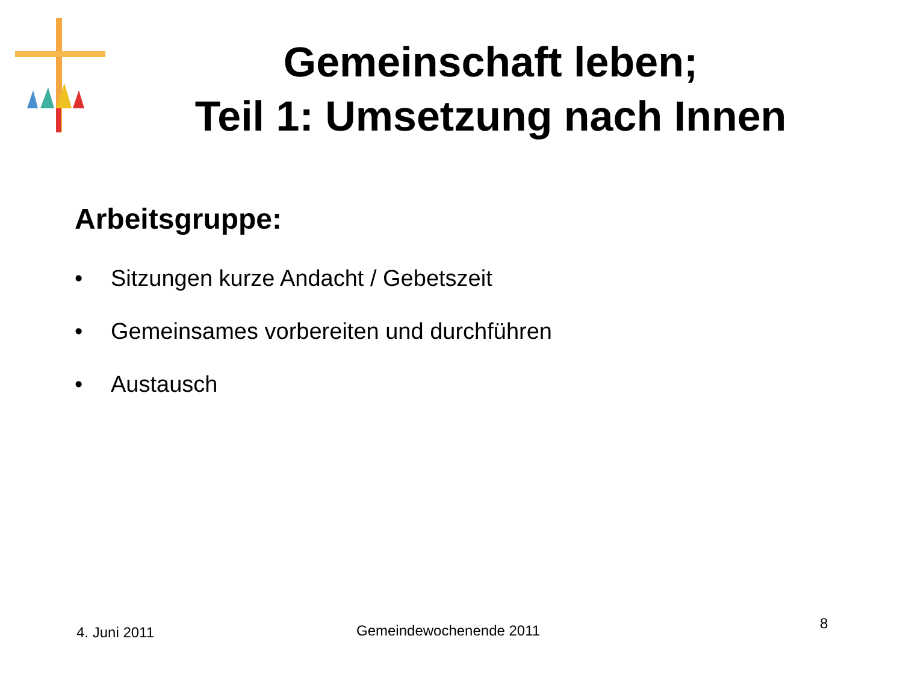Gemeinschaft leben;
Teil 1: Umsetzung nach Innen
Arbeitsgruppe:
• Sitzungen kurze Andacht / Gebetszeit
• Gemeinsames vorbereiten und durchführen
• Austausch
4. Juni 2011 Gemeindewochenende 2011 8